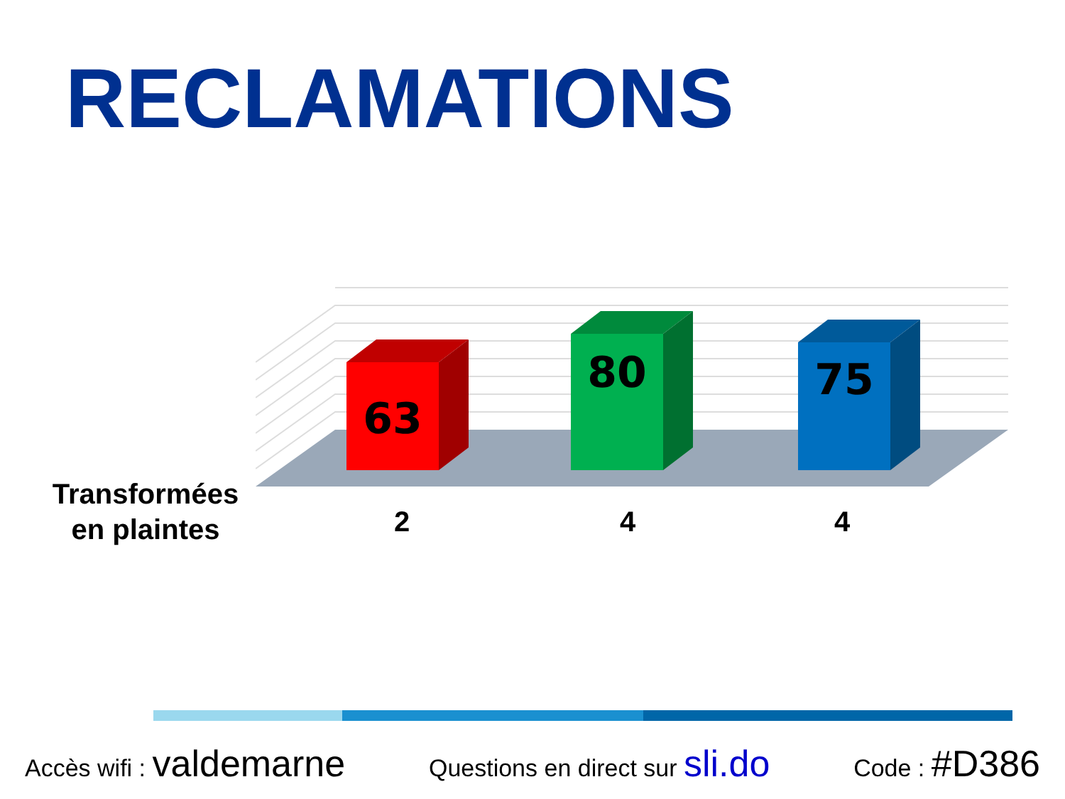RECLAMATIONS
63
80
75
Transformées en plaintes
2 4 4
Accès wifi : valdemarne
Questions en direct sur sli.do
Code : #D386